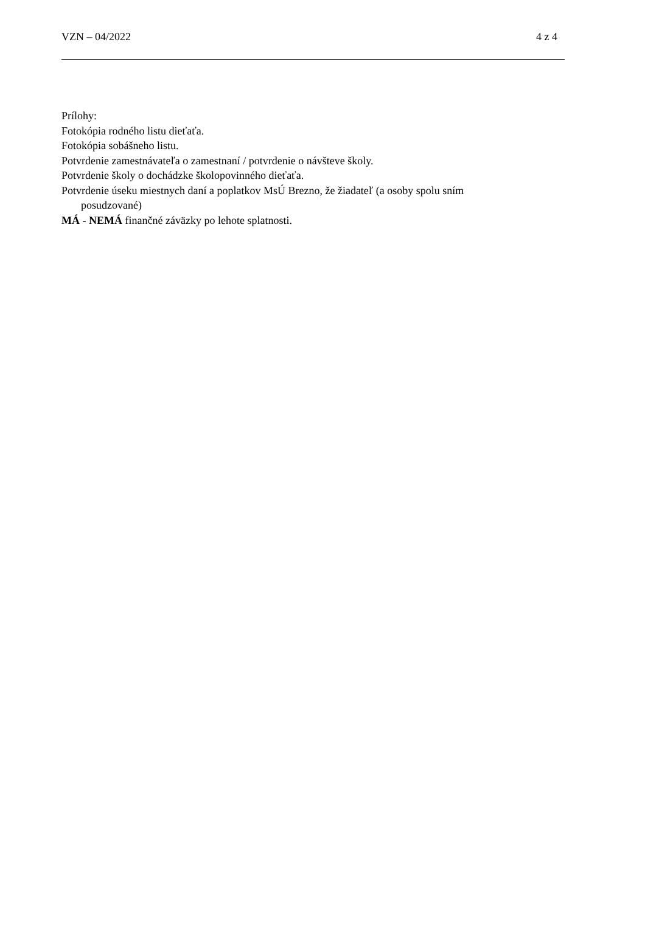VZN – 04/2022 4 z 4
Prílohy:
Fotokópia rodného listu dieťaťa.
Fotokópia sobášneho listu.
Potvrdenie zamestnávateľa o zamestnaní / potvrdenie o návšteve školy.
Potvrdenie školy o dochádzke školopovinného dieťaťa.
Potvrdenie úseku miestnych daní a poplatkov MsÚ Brezno, že žiadateľ (a osoby spolu sním
posudzované)
MÁ - NEMÁ finančné záväzky po lehote splatnosti.